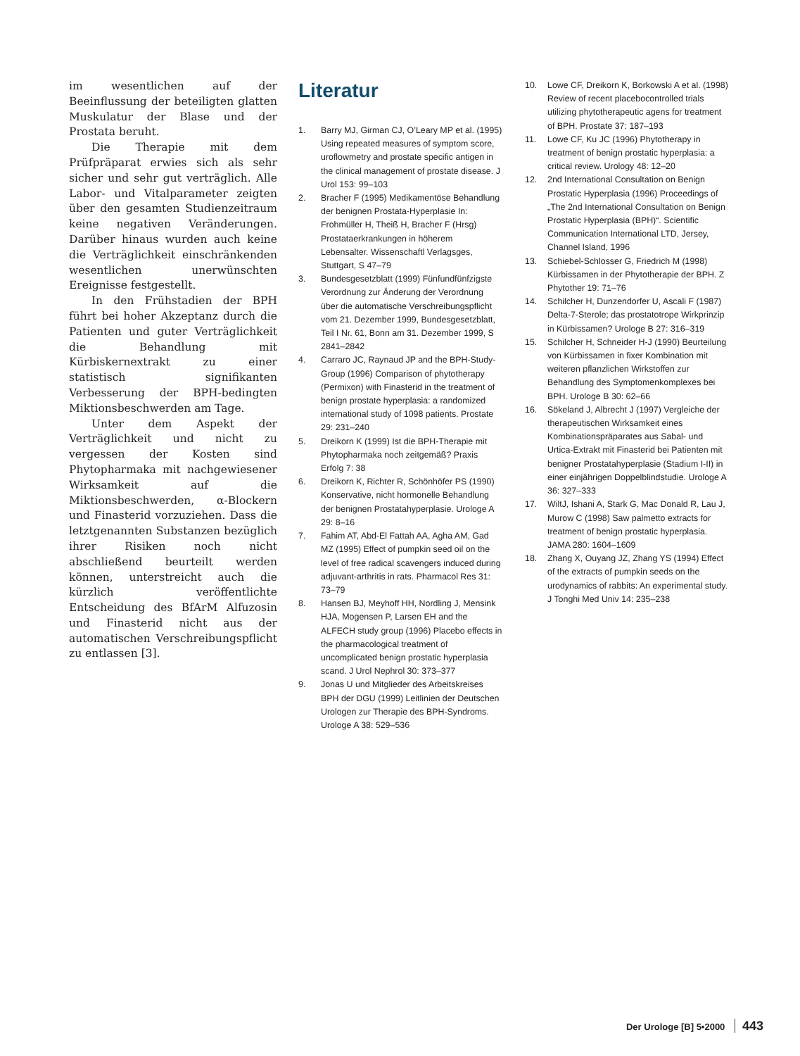im wesentlichen auf der Beeinflussung der beteiligten glatten Muskulatur der Blase und der Prostata beruht.
Die Therapie mit dem Prüfpräparat erwies sich als sehr sicher und sehr gut verträglich. Alle Labor- und Vitalparameter zeigten über den gesamten Studienzeitraum keine negativen Veränderungen. Darüber hinaus wurden auch keine die Verträglichkeit einschränkenden wesentlichen unerwünschten Ereignisse festgestellt.
In den Frühstadien der BPH führt bei hoher Akzeptanz durch die Patienten und guter Verträglichkeit die Behandlung mit Kürbiskernextrakt zu einer statistisch signifikanten Verbesserung der BPH-bedingten Miktionsbeschwerden am Tage.
Unter dem Aspekt der Verträglichkeit und nicht zu vergessen der Kosten sind Phytopharmaka mit nachgewiesener Wirksamkeit auf die Miktionsbeschwerden, α-Blockern und Finasterid vorzuziehen. Dass die letztgenannten Substanzen bezüglich ihrer Risiken noch nicht abschließend beurteilt werden können, unterstreicht auch die kürzlich veröffentlichte Entscheidung des BfArM Alfuzosin und Finasterid nicht aus der automatischen Verschreibungspflicht zu entlassen [3].
Literatur
1. Barry MJ, Girman CJ, O’Leary MP et al. (1995) Using repeated measures of symptom score, uroflowmetry and prostate specific antigen in the clinical management of prostate disease. J Urol 153: 99–103
2. Bracher F (1995) Medikamentöse Behandlung der benignen Prostata-Hyperplasie In: Frohmüller H, Theiß H, Bracher F (Hrsg) Prostataerkrankungen in höherem Lebensalter. Wissenschaftl Verlagsges, Stuttgart, S 47–79
3. Bundesgesetzblatt (1999) Fünfundfünfzigste Verordnung zur Änderung der Verordnung über die automatische Verschreibungspflicht vom 21. Dezember 1999, Bundesgesetzblatt, Teil I Nr. 61, Bonn am 31. Dezember 1999, S 2841–2842
4. Carraro JC, Raynaud JP and the BPH-Study-Group (1996) Comparison of phytotherapy (Permixon) with Finasterid in the treatment of benign prostate hyperplasia: a randomized international study of 1098 patients. Prostate 29: 231–240
5. Dreikorn K (1999) Ist die BPH-Therapie mit Phytopharmaka noch zeitgemäß? Praxis Erfolg 7: 38
6. Dreikorn K, Richter R, Schönhöfer PS (1990) Konservative, nicht hormonelle Behandlung der benignen Prostatahyperplasie. Urologe A 29: 8–16
7. Fahim AT, Abd-El Fattah AA, Agha AM, Gad MZ (1995) Effect of pumpkin seed oil on the level of free radical scavengers induced during adjuvant-arthritis in rats. Pharmacol Res 31: 73–79
8. Hansen BJ, Meyhoff HH, Nordling J, Mensink HJA, Mogensen P, Larsen EH and the ALFECH study group (1996) Placebo effects in the pharmacological treatment of uncomplicated benign prostatic hyperplasia scand. J Urol Nephrol 30: 373–377
9. Jonas U und Mitglieder des Arbeitskreises BPH der DGU (1999) Leitlinien der Deutschen Urologen zur Therapie des BPH-Syndroms. Urologe A 38: 529–536
10. Lowe CF, Dreikorn K, Borkowski A et al. (1998) Review of recent placebocontrolled trials utilizing phytotherapeutic agens for treatment of BPH. Prostate 37: 187–193
11. Lowe CF, Ku JC (1996) Phytotherapy in treatment of benign prostatic hyperplasia: a critical review. Urology 48: 12–20
12. 2nd International Consultation on Benign Prostatic Hyperplasia (1996) Proceedings of „The 2nd International Consultation on Benign Prostatic Hyperplasia (BPH)“. Scientific Communication International LTD, Jersey, Channel Island, 1996
13. Schiebel-Schlosser G, Friedrich M (1998) Kürbissamen in der Phytotherapie der BPH. Z Phytother 19: 71–76
14. Schilcher H, Dunzendorfer U, Ascali F (1987) Delta-7-Sterole; das prostatotrope Wirkprinzip in Kürbissamen? Urologe B 27: 316–319
15. Schilcher H, Schneider H-J (1990) Beurteilung von Kürbissamen in fixer Kombination mit weiteren pflanzlichen Wirkstoffen zur Behandlung des Symptomenkomplexes bei BPH. Urologe B 30: 62–66
16. Sökeland J, Albrecht J (1997) Vergleiche der therapeutischen Wirksamkeit eines Kombinationspräparates aus Sabal- und Urtica-Extrakt mit Finasterid bei Patienten mit benigner Prostatahyperplasie (Stadium I-II) in einer einjährigen Doppelblindstudie. Urologe A 36: 327–333
17. WiltJ, Ishani A, Stark G, Mac Donald R, Lau J, Murow C (1998) Saw palmetto extracts for treatment of benign prostatic hyperplasia. JAMA 280: 1604–1609
18. Zhang X, Ouyang JZ, Zhang YS (1994) Effect of the extracts of pumpkin seeds on the urodynamics of rabbits: An experimental study. J Tonghi Med Univ 14: 235–238
Der Urologe [B] 5•2000 443